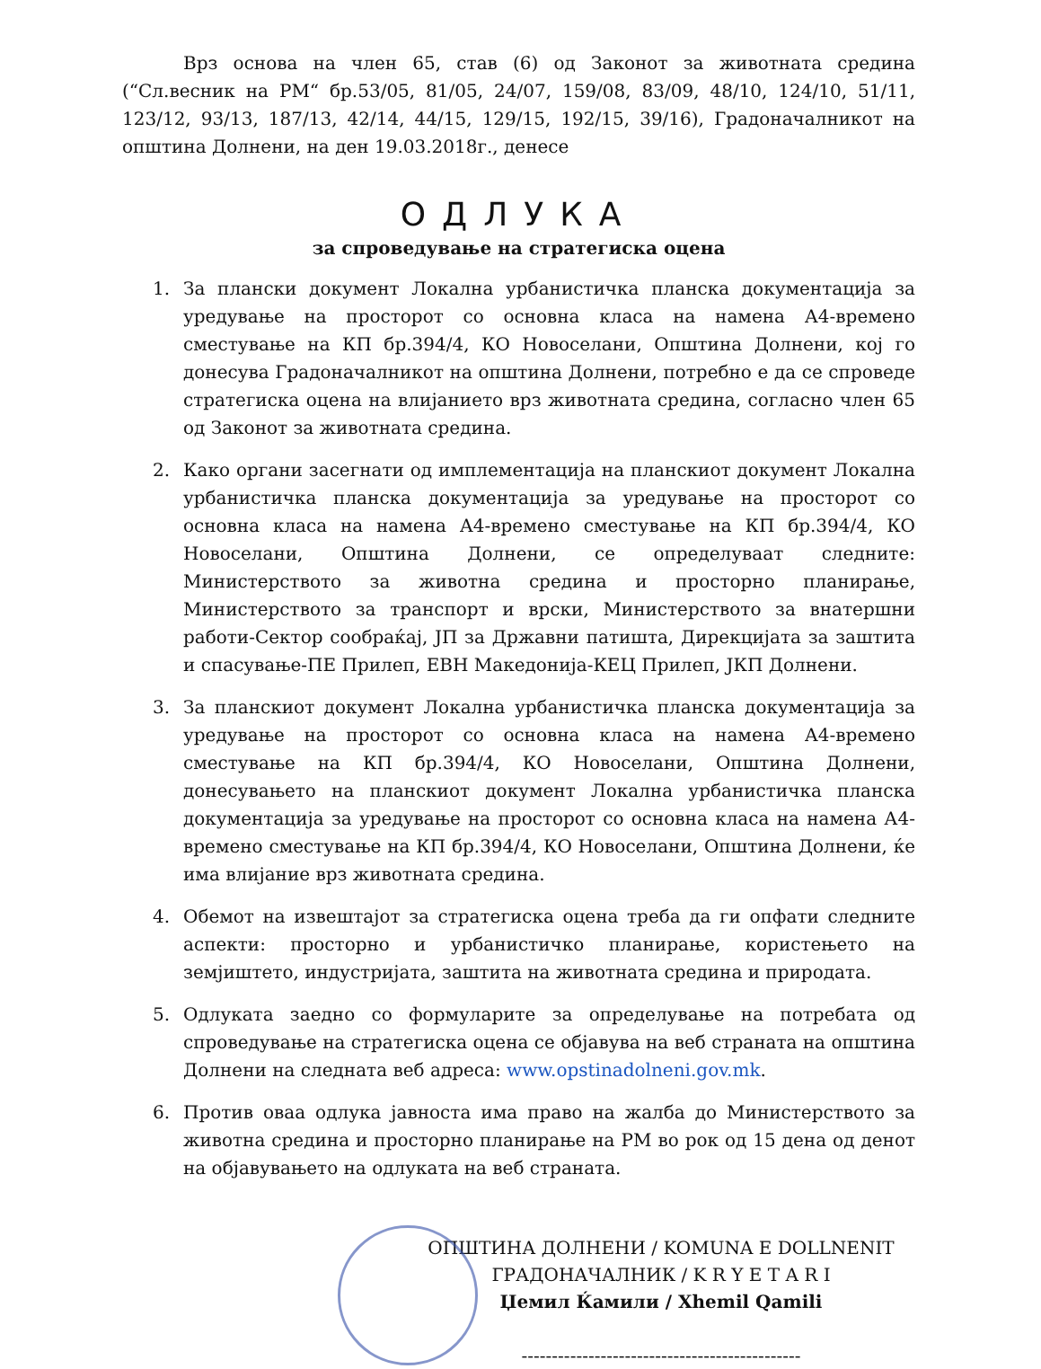Врз основа на член 65, став (6) од Законот за животната средина (“Сл.весник на РМ“ бр.53/05, 81/05, 24/07, 159/08, 83/09, 48/10, 124/10, 51/11, 123/12, 93/13, 187/13, 42/14, 44/15, 129/15, 192/15, 39/16), Градоначалникот на општина Долнени, на ден 19.03.2018г., денесе
ОДЛУКА
за спроведување на стратегиска оцена
1. За плански документ Локална урбанистичка планска документација за уредување на просторот со основна класа на намена А4-времено сместување на КП бр.394/4, КО Новоселани, Општина Долнени, кој го донесува Градоначалникот на општина Долнени, потребно е да се спроведе стратегиска оцена на влијанието врз животната средина, согласно член 65 од Законот за животната средина.
2. Како органи засегнати од имплементација на планскиот документ Локална урбанистичка планска документација за уредување на просторот со основна класа на намена А4-времено сместување на КП бр.394/4, КО Новоселани, Општина Долнени, се определуваат следните: Министерството за животна средина и просторно планирање, Министерството за транспорт и врски, Министерството за внатершни работи-Сектор сообраќај, ЈП за Државни патишта, Дирекцијата за заштита и спасување-ПЕ Прилеп, ЕВН Македонија-КЕЦ Прилеп, ЈКП Долнени.
3. За планскиот документ Локална урбанистичка планска документација за уредување на просторот со основна класа на намена А4-времено сместување на КП бр.394/4, КО Новоселани, Општина Долнени, донесувањето на планскиот документ Локална урбанистичка планска документација за уредување на просторот со основна класа на намена А4-времено сместување на КП бр.394/4, КО Новоселани, Општина Долнени, ќе има влијание врз животната средина.
4. Обемот на извештајот за стратегиска оцена треба да ги опфати следните аспекти: просторно и урбанистичко планирање, користењето на земјиштето, индустријата, заштита на животната средина и природата.
5. Одлуката заедно со формуларите за определување на потребата од спроведување на стратегиска оцена се објавува на веб страната на општина Долнени на следната веб адреса: www.opstinadolneni.gov.mk.
6. Против оваа одлука јавноста има право на жалба до Министерството за животна средина и просторно планирање на РМ во рок од 15 дена од денот на објавувањето на одлуката на веб страната.
ОПШТИНА ДОЛНЕНИ / KOMUNA E DOLLNENIT
ГРАДОНАЧАЛНИК / K R Y E T A R I
Џемил Ќамили / Xhemil Qamili
----------------------------------------------